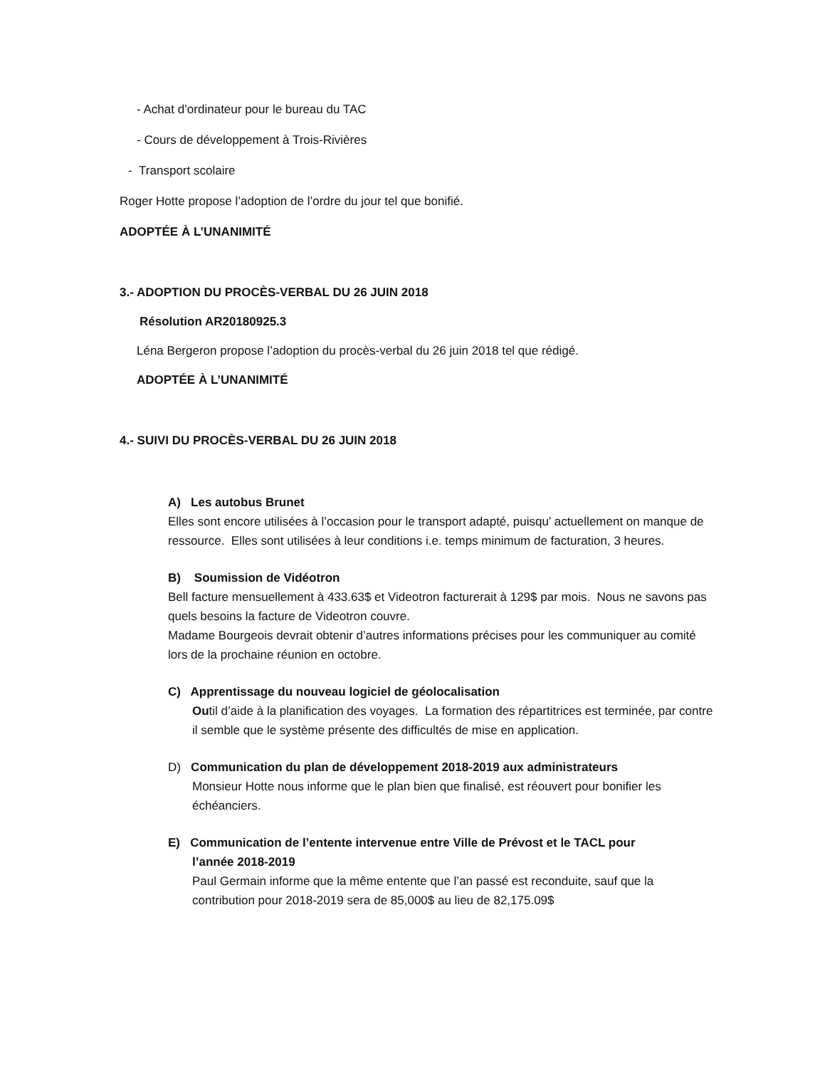- Achat d’ordinateur pour le bureau du TAC
- Cours de développement à Trois-Rivières
- Transport scolaire
Roger Hotte propose l’adoption de l’ordre du jour tel que bonifié.
ADOPTÉE À L’UNANIMITÉ
3.- ADOPTION DU PROCÈS-VERBAL DU 26 JUIN 2018
Résolution AR20180925.3
Léna Bergeron propose l’adoption du procès-verbal du 26 juin 2018 tel que rédigé.
ADOPTÉE À L’UNANIMITÉ
4.- SUIVI DU PROCÈS-VERBAL DU 26 JUIN 2018
A) Les autobus Brunet
Elles sont encore utilisées à l’occasion pour le transport adapté, puisqu’ actuellement on manque de ressource. Elles sont utilisées à leur conditions i.e. temps minimum de facturation, 3 heures.
B) Soumission de Vidéotron
Bell facture mensuellement à 433.63$ et Videotron facturerait à 129$ par mois. Nous ne savons pas quels besoins la facture de Videotron couvre.
Madame Bourgeois devrait obtenir d’autres informations précises pour les communiquer au comité lors de la prochaine réunion en octobre.
C) Apprentissage du nouveau logiciel de géolocalisation
Outil d’aide à la planification des voyages. La formation des répartitrices est terminée, par contre il semble que le système présente des difficultés de mise en application.
D) Communication du plan de développement 2018-2019 aux administrateurs
Monsieur Hotte nous informe que le plan bien que finalisé, est réouvert pour bonifier les échéanciers.
E) Communication de l’entente intervenue entre Ville de Prévost et le TACL pour
l’année 2018-2019
Paul Germain informe que la même entente que l’an passé est reconduite, sauf que la contribution pour 2018-2019 sera de 85,000$ au lieu de 82,175.09$